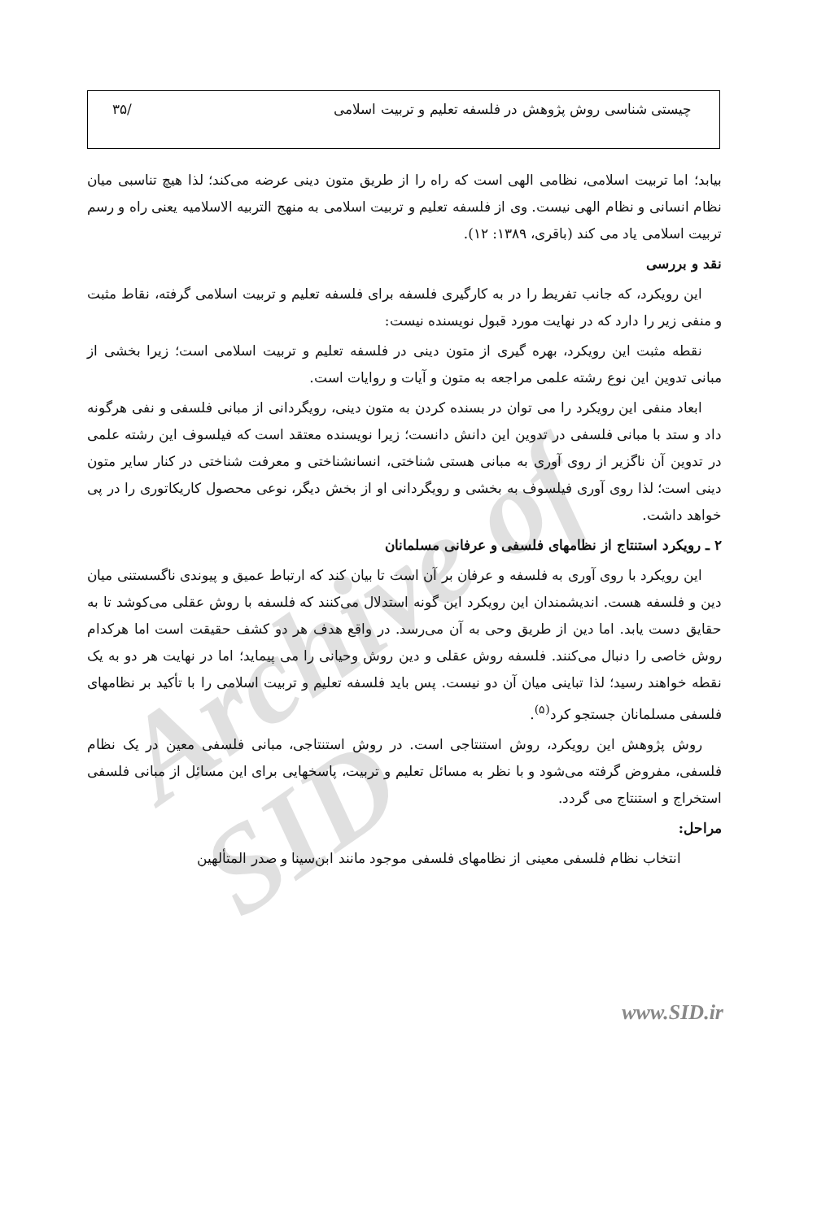Archive of SID
چیستی شناسی روش پژوهش در فلسفه تعلیم و تربیت اسلامی /۳۵
بیابد؛ اما تربیت اسلامی، نظامی الهی است که راه را از طریق متون دینی عرضه می‌کند؛ لذا هیچ تناسبی میان نظام انسانی و نظام الهی نیست. وی از فلسفه تعلیم و تربیت اسلامی به منهج التربیه الاسلامیه یعنی راه و رسم تربیت اسلامی یاد می کند (باقری، ۱۳۸۹: ۱۲).
نقد و بررسی
این رویکرد، که جانب تفریط را در به کارگیری فلسفه برای فلسفه تعلیم و تربیت اسلامی گرفته، نقاط مثبت و منفی زیر را دارد که در نهایت مورد قبول نویسنده نیست:
نقطه مثبت این رویکرد، بهره گیری از متون دینی در فلسفه تعلیم و تربیت اسلامی است؛ زیرا بخشی از مبانی تدوین این نوع رشته علمی مراجعه به متون و آیات و روایات است.
ابعاد منفی این رویکرد را می توان در بسنده کردن به متون دینی، رویگردانی از مبانی فلسفی و نفی هرگونه داد و ستد با مبانی فلسفی در تدوین این دانش دانست؛ زیرا نویسنده معتقد است که فیلسوف این رشته علمی در تدوین آن ناگزیر از روی آوری به مبانی هستی شناختی، انسانشناختی و معرفت شناختی در کنار سایر متون دینی است؛ لذا روی آوری فیلسوف به بخشی و رویگردانی او از بخش دیگر، نوعی محصول کاریکاتوری را در پی خواهد داشت.
۲ ـ رویکرد استنتاج از نظامهای فلسفی و عرفانی مسلمانان
این رویکرد با روی آوری به فلسفه و عرفان بر آن است تا بیان کند که ارتباط عمیق و پیوندی ناگسستنی میان دین و فلسفه هست. اندیشمندان این رویکرد این گونه استدلال می‌کنند که فلسفه با روش عقلی می‌کوشد تا به حقایق دست یابد. اما دین از طریق وحی به آن می‌رسد. در واقع هدف هر دو کشف حقیقت است اما هرکدام روش خاصی را دنبال می‌کنند. فلسفه روش عقلی و دین روش وحیانی را می پیماید؛ اما در نهایت هر دو به یک نقطه خواهند رسید؛ لذا تباینی میان آن دو نیست. پس باید فلسفه تعلیم و تربیت اسلامی را با تأکید بر نظامهای فلسفی مسلمانان جستجو کرد<sup>(۵)</sup>.
روش پژوهش این رویکرد، روش استنتاجی است. در روش استنتاجی، مبانی فلسفی معین در یک نظام فلسفی، مفروض گرفته می‌شود و با نظر به مسائل تعلیم و تربیت، پاسخهایی برای این مسائل از مبانی فلسفی استخراج و استنتاج می گردد.
مراحل:
انتخاب نظام فلسفی معینی از نظامهای فلسفی موجود مانند ابن‌سینا و صدر المتألهین
www.SID.ir